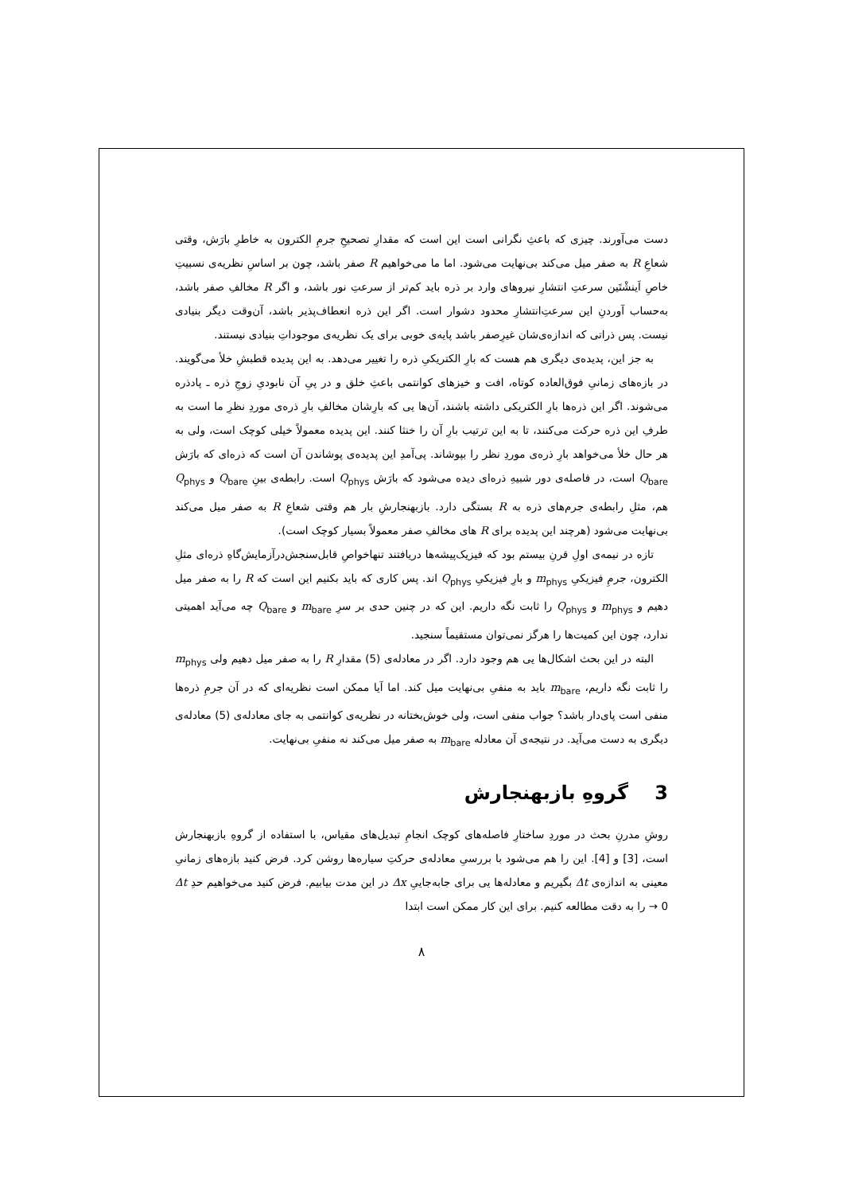دست می‌آورند. چیزی که باعثِ نگرانی است این است که مقدارِ تصحیحِ جرمِ الکترون به خاطرِ بارَش، وقتی شعاعِ R به صفر میل می‌کند بی‌نهایت می‌شود. اما ما می‌خواهیم R صفر باشد، چون بر اساسِ نظریه‌ی نسبیتِ خاصِ اَینشْتَین سرعتِ انتشارِ نیروهای وارد بر ذره باید کم‌تر از سرعتِ نور باشد، و اگر R مخالفِ صفر باشد، به‌حساب آوردنِ این سرعتِ‌انتشارِ محدود دشوار است. اگر این ذره انعطاف‌پذیر باشد، آن‌وقت دیگر بنیادی نیست. پس ذراتی که اندازه‌ی‌شان غیرِصفر باشد پایه‌ی خوبی برای یک نظریه‌ی موجوداتِ بنیادی نیستند.
به جز این، پدیده‌ی دیگری هم هست که بارِ الکتریکیِ ذره را تغییر می‌دهد. به این پدیده قطبشِ خلأ می‌گویند. در بازه‌های زمانیِ فوق‌العاده کوتاه، افت و خیزهای کوانتمی باعثِ خلق و در پیِ آن نابودیِ زوجِ ذره ـ پادذره می‌شوند. اگر این ذره‌ها بارِ الکتریکی داشته باشند، آن‌ها یی که بارِشان مخالفِ بارِ ذره‌ی موردِ نظرِ ما است به طرفِ این ذره حرکت می‌کنند، تا به این ترتیب بارِ آن را خنثا کنند. این پدیده معمولاً خیلی کوچک است، ولی به هر حال خلأ می‌خواهد بارِ ذره‌ی موردِ نظر را بپوشاند. پی‌آمدِ این پدیده‌ی پوشاندن آن است که ذره‌ای که بارَش Q<sub>bare</sub> است، در فاصله‌ی دور شبیهِ ذره‌ای دیده می‌شود که بارَش Q<sub>phys</sub> است. رابطه‌ی بینِ Q<sub>bare</sub> و Q<sub>phys</sub> هم، مثلِ رابطه‌ی جرم‌های ذره به R بستگی دارد. بازبهنجارشِ بار هم وقتی شعاعِ R به صفر میل می‌کند بی‌نهایت می‌شود (هرچند این پدیده برای R های مخالفِ صفر معمولاً بسیار کوچک است).
تازه در نیمه‌ی اولِ قرنِ بیستم بود که فیزیک‌پیشه‌ها دریافتند تنهاخواصِ قابل‌سنجش‌درآزمایش‌گاهِ ذره‌ای مثلِ الکترون، جرمِ فیزیکیِ m<sub>phys</sub> و بارِ فیزیکیِ Q<sub>phys</sub> اند. پس کاری که باید بکنیم این است که R را به صفر میل دهیم و m<sub>phys</sub> و Q<sub>phys</sub> را ثابت نگه داریم. این که در چنین حدی بر سرِ m<sub>bare</sub> و Q<sub>bare</sub> چه می‌آید اهمیتی ندارد، چون این کمیت‌ها را هرگز نمی‌توان مستقیماً سنجید.
البته در این بحث اشکال‌ها یی هم وجود دارد. اگر در معادله‌ی (5) مقدارِ R را به صفر میل دهیم ولی m<sub>phys</sub> را ثابت نگه داریم، m<sub>bare</sub> باید به منفیِ بی‌نهایت میل کند. اما آیا ممکن است نظریه‌ای که در آن جرمِ ذره‌ها منفی است پای‌دار باشد؟ جواب منفی است، ولی خوش‌بختانه در نظریه‌ی کوانتمی به جای معادله‌ی (5) معادله‌ی دیگری به دست می‌آید. در نتیجه‌ی آن معادله m<sub>bare</sub> به صفر میل می‌کند نه منفیِ بی‌نهایت.
3 گروهِ بازبهنجارش
روشِ مدرنِ بحث در موردِ ساختارِ فاصله‌های کوچک انجامِ تبدیل‌های مقیاس، با استفاده از گروهِ بازبهنجارش است، [3] و [4]. این را هم می‌شود با بررسیِ معادله‌ی حرکتِ سیاره‌ها روشن کرد. فرض کنید بازه‌های زمانیِ معینی به اندازه‌ی Δt بگیریم و معادله‌ها یی برای جابه‌جاییِ Δx در این مدت بیابیم. فرض کنید می‌خواهیم حدِ Δt → 0 را به دقت مطالعه کنیم. برای این کار ممکن است ابتدا
۸